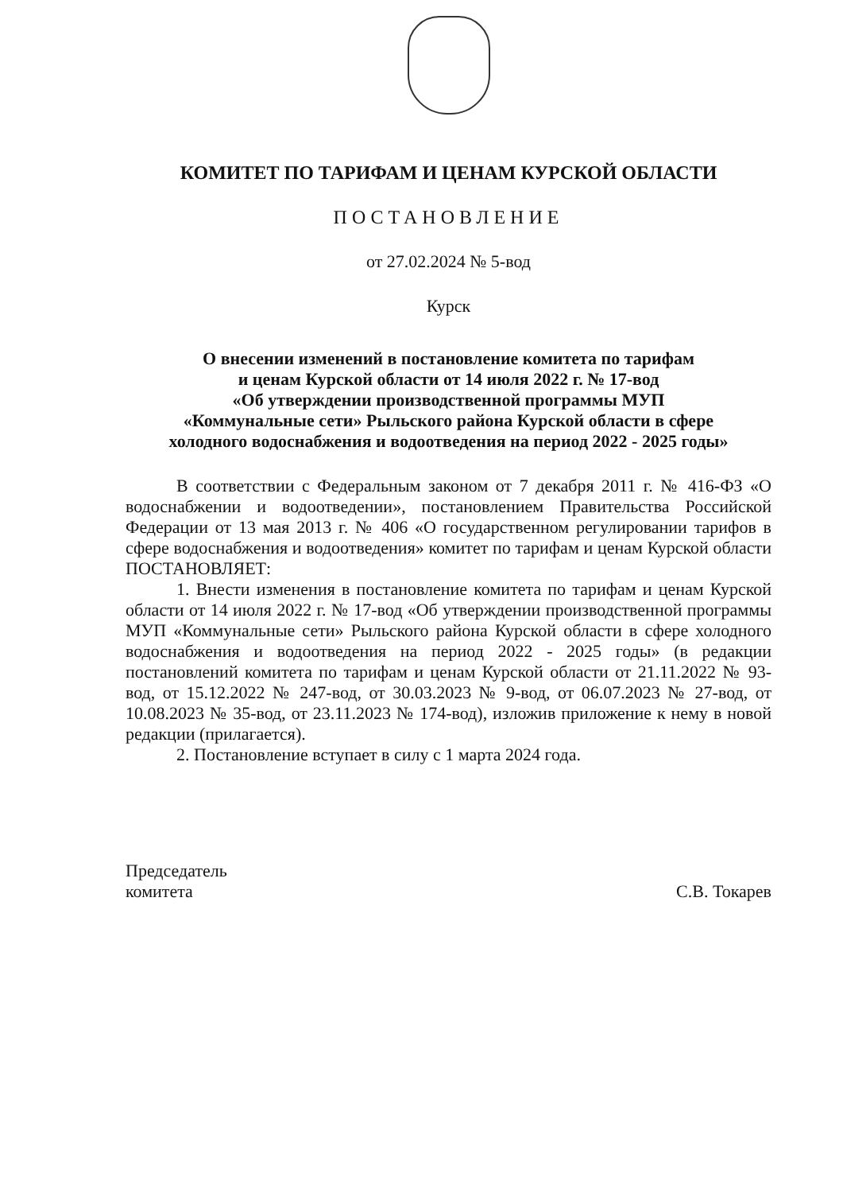КОМИТЕТ ПО ТАРИФАМ И ЦЕНАМ КУРСКОЙ ОБЛАСТИ
ПОСТАНОВЛЕНИЕ
от 27.02.2024 № 5-вод
Курск
О внесении изменений в постановление комитета по тарифам
и ценам Курской области от 14 июля 2022 г. № 17-вод
«Об утверждении производственной программы МУП
«Коммунальные сети» Рыльского района Курской области в сфере
холодного водоснабжения и водоотведения на период 2022 - 2025 годы»
В соответствии с Федеральным законом от 7 декабря 2011 г. № 416-ФЗ «О водоснабжении и водоотведении», постановлением Правительства Российской Федерации от 13 мая 2013 г. № 406 «О государственном регулировании тарифов в сфере водоснабжения и водоотведения» комитет по тарифам и ценам Курской области ПОСТАНОВЛЯЕТ:
1. Внести изменения в постановление комитета по тарифам и ценам Курской области от 14 июля 2022 г. № 17-вод «Об утверждении производственной программы МУП «Коммунальные сети» Рыльского района Курской области в сфере холодного водоснабжения и водоотведения на период 2022 - 2025 годы» (в редакции постановлений комитета по тарифам и ценам Курской области от 21.11.2022 № 93-вод, от 15.12.2022 № 247-вод, от 30.03.2023 № 9-вод, от 06.07.2023 № 27-вод, от 10.08.2023 № 35-вод, от 23.11.2023 № 174-вод), изложив приложение к нему в новой редакции (прилагается).
2. Постановление вступает в силу с 1 марта 2024 года.
Председатель
комитета
С.В. Токарев